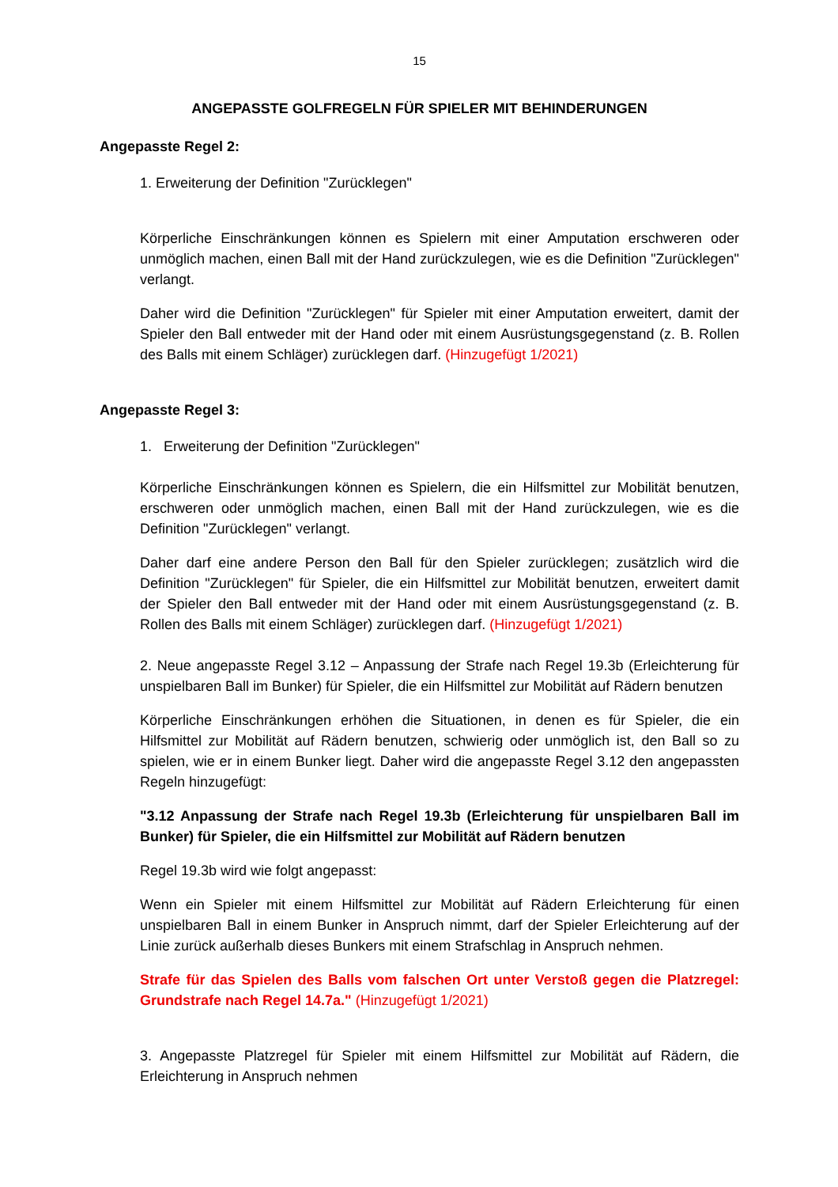15
ANGEPASSTE GOLFREGELN FÜR SPIELER MIT BEHINDERUNGEN
Angepasste Regel 2:
1. Erweiterung der Definition "Zurücklegen"
Körperliche Einschränkungen können es Spielern mit einer Amputation erschweren oder unmöglich machen, einen Ball mit der Hand zurückzulegen, wie es die Definition "Zurücklegen" verlangt.
Daher wird die Definition "Zurücklegen" für Spieler mit einer Amputation erweitert, damit der Spieler den Ball entweder mit der Hand oder mit einem Ausrüstungsgegenstand (z. B. Rollen des Balls mit einem Schläger) zurücklegen darf. (Hinzugefügt 1/2021)
Angepasste Regel 3:
1. Erweiterung der Definition "Zurücklegen"
Körperliche Einschränkungen können es Spielern, die ein Hilfsmittel zur Mobilität benutzen, erschweren oder unmöglich machen, einen Ball mit der Hand zurückzulegen, wie es die Definition "Zurücklegen" verlangt.
Daher darf eine andere Person den Ball für den Spieler zurücklegen; zusätzlich wird die Definition "Zurücklegen" für Spieler, die ein Hilfsmittel zur Mobilität benutzen, erweitert damit der Spieler den Ball entweder mit der Hand oder mit einem Ausrüstungsgegenstand (z. B. Rollen des Balls mit einem Schläger) zurücklegen darf. (Hinzugefügt 1/2021)
2. Neue angepasste Regel 3.12 – Anpassung der Strafe nach Regel 19.3b (Erleichterung für unspielbaren Ball im Bunker) für Spieler, die ein Hilfsmittel zur Mobilität auf Rädern benutzen
Körperliche Einschränkungen erhöhen die Situationen, in denen es für Spieler, die ein Hilfsmittel zur Mobilität auf Rädern benutzen, schwierig oder unmöglich ist, den Ball so zu spielen, wie er in einem Bunker liegt. Daher wird die angepasste Regel 3.12 den angepassten Regeln hinzugefügt:
"3.12 Anpassung der Strafe nach Regel 19.3b (Erleichterung für unspielbaren Ball im Bunker) für Spieler, die ein Hilfsmittel zur Mobilität auf Rädern benutzen
Regel 19.3b wird wie folgt angepasst:
Wenn ein Spieler mit einem Hilfsmittel zur Mobilität auf Rädern Erleichterung für einen unspielbaren Ball in einem Bunker in Anspruch nimmt, darf der Spieler Erleichterung auf der Linie zurück außerhalb dieses Bunkers mit einem Strafschlag in Anspruch nehmen.
Strafe für das Spielen des Balls vom falschen Ort unter Verstoß gegen die Platzregel: Grundstrafe nach Regel 14.7a." (Hinzugefügt 1/2021)
3. Angepasste Platzregel für Spieler mit einem Hilfsmittel zur Mobilität auf Rädern, die Erleichterung in Anspruch nehmen